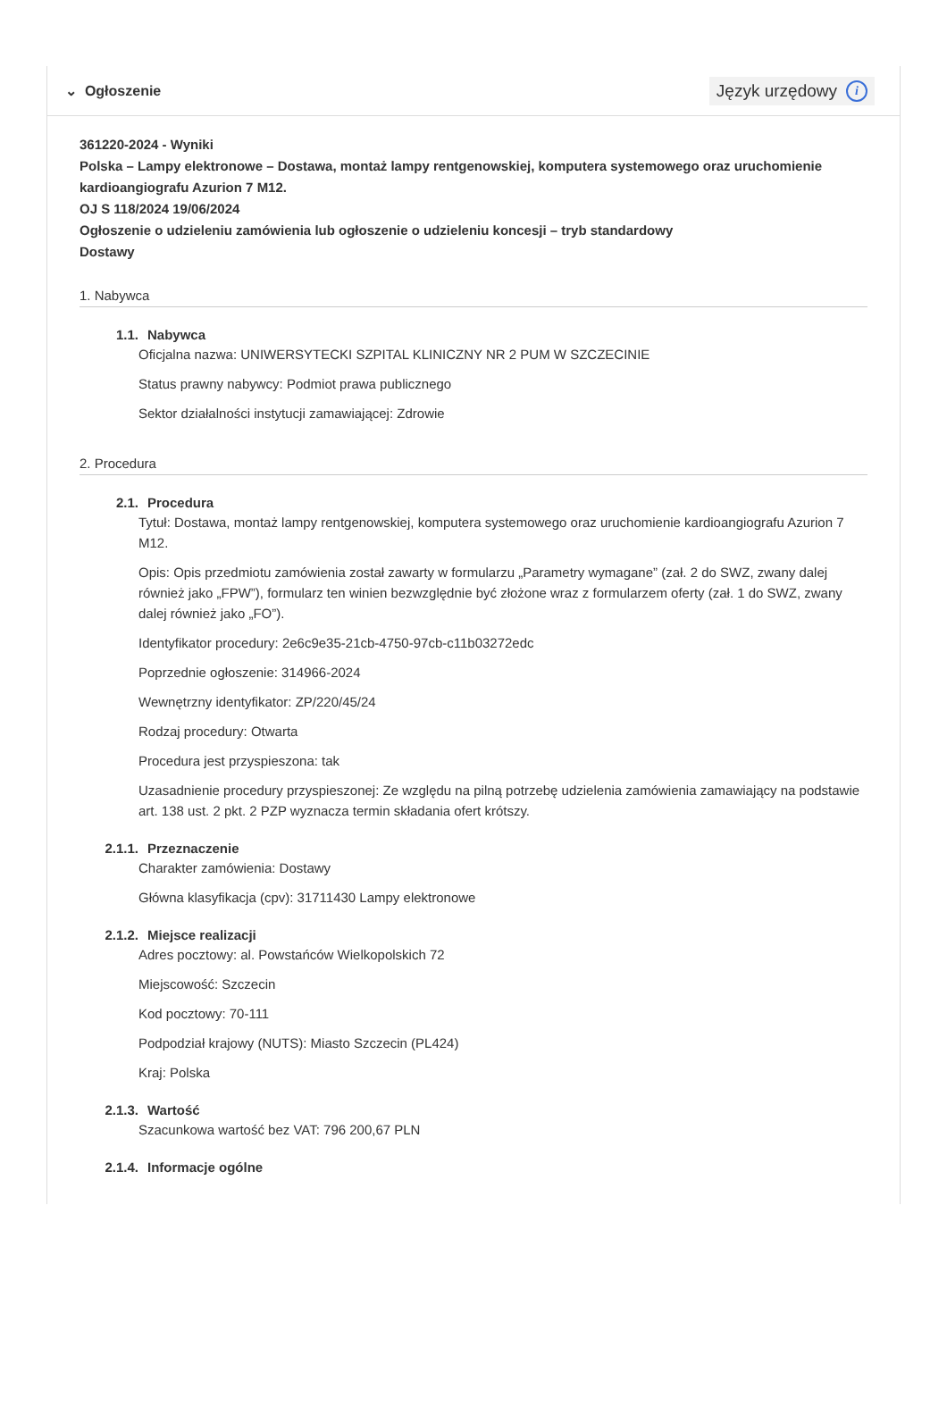⌄ Ogłoszenie
Język urzędowy i
361220-2024 - Wyniki
Polska – Lampy elektronowe – Dostawa, montaż lampy rentgenowskiej, komputera systemowego oraz uruchomienie kardioangiografu Azurion 7 M12.
OJ S 118/2024 19/06/2024
Ogłoszenie o udzieleniu zamówienia lub ogłoszenie o udzieleniu koncesji – tryb standardowy
Dostawy
1. Nabywca
1.1. Nabywca
Oficjalna nazwa: UNIWERSYTECKI SZPITAL KLINICZNY NR 2 PUM W SZCZECINIE
Status prawny nabywcy: Podmiot prawa publicznego
Sektor działalności instytucji zamawiającej: Zdrowie
2. Procedura
2.1. Procedura
Tytuł: Dostawa, montaż lampy rentgenowskiej, komputera systemowego oraz uruchomienie kardioangiografu Azurion 7 M12.
Opis: Opis przedmiotu zamówienia został zawarty w formularzu „Parametry wymagane” (zał. 2 do SWZ, zwany dalej również jako „FPW”), formularz ten winien bezwzględnie być złożone wraz z formularzem oferty (zał. 1 do SWZ, zwany dalej również jako „FO”).
Identyfikator procedury: 2e6c9e35-21cb-4750-97cb-c11b03272edc
Poprzednie ogłoszenie: 314966-2024
Wewnętrzny identyfikator: ZP/220/45/24
Rodzaj procedury: Otwarta
Procedura jest przyspieszona: tak
Uzasadnienie procedury przyspieszonej: Ze względu na pilną potrzebę udzielenia zamówienia zamawiający na podstawie art. 138 ust. 2 pkt. 2 PZP wyznacza termin składania ofert krótszy.
2.1.1. Przeznaczenie
Charakter zamówienia: Dostawy
Główna klasyfikacja (cpv): 31711430 Lampy elektronowe
2.1.2. Miejsce realizacji
Adres pocztowy: al. Powstańców Wielkopolskich 72
Miejscowość: Szczecin
Kod pocztowy: 70-111
Podpodział krajowy (NUTS): Miasto Szczecin (PL424)
Kraj: Polska
2.1.3. Wartość
Szacunkowa wartość bez VAT: 796 200,67 PLN
2.1.4. Informacje ogólne